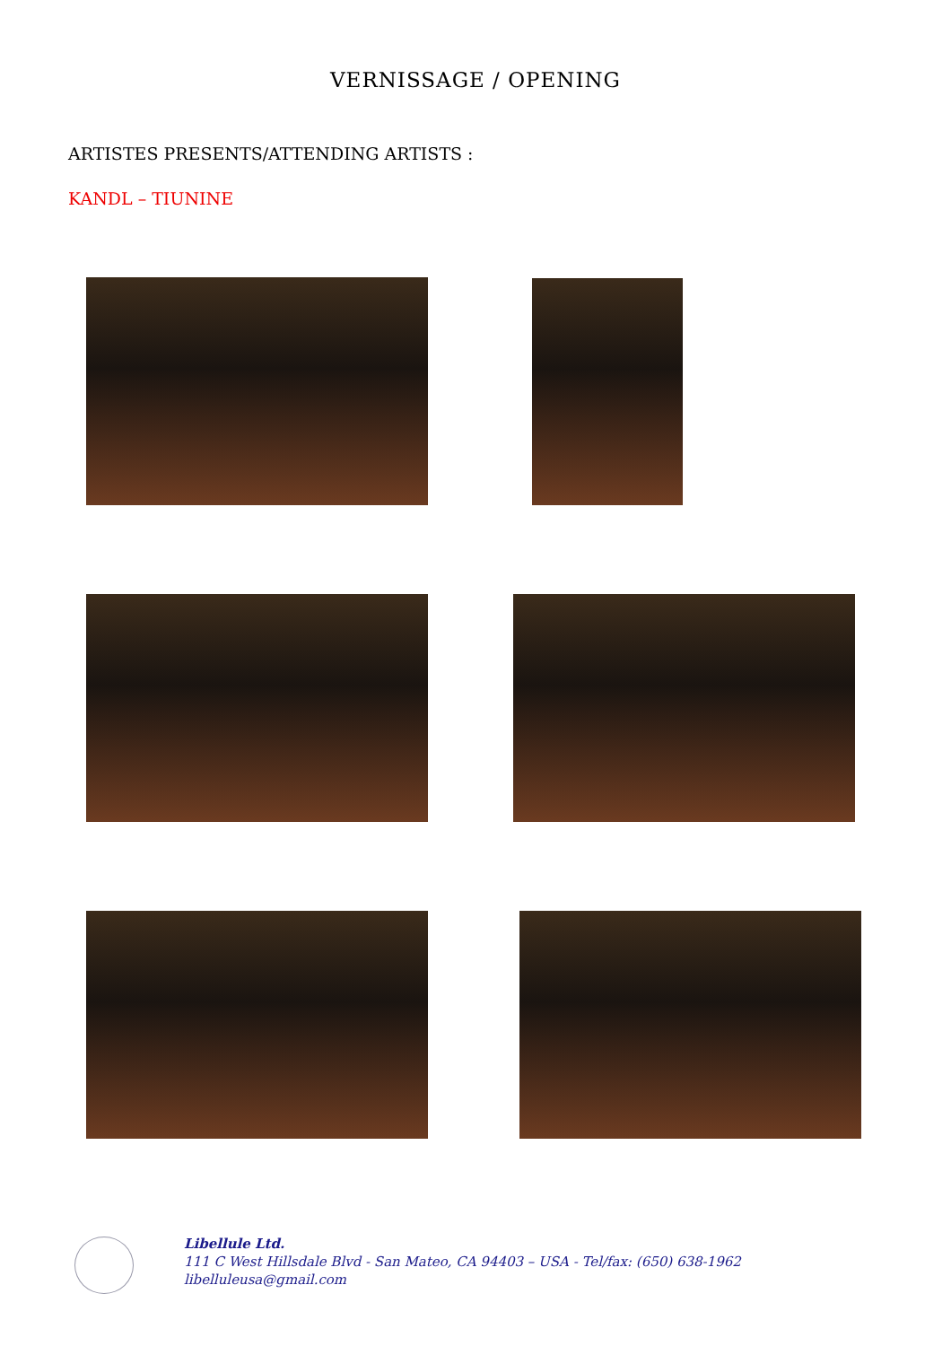VERNISSAGE / OPENING
ARTISTES PRESENTS/ATTENDING ARTISTS :
KANDL – TIUNINE
Libellule Ltd.
111 C West Hillsdale Blvd - San Mateo, CA 94403 – USA - Tel/fax: (650) 638-1962
libelluleusa@gmail.com